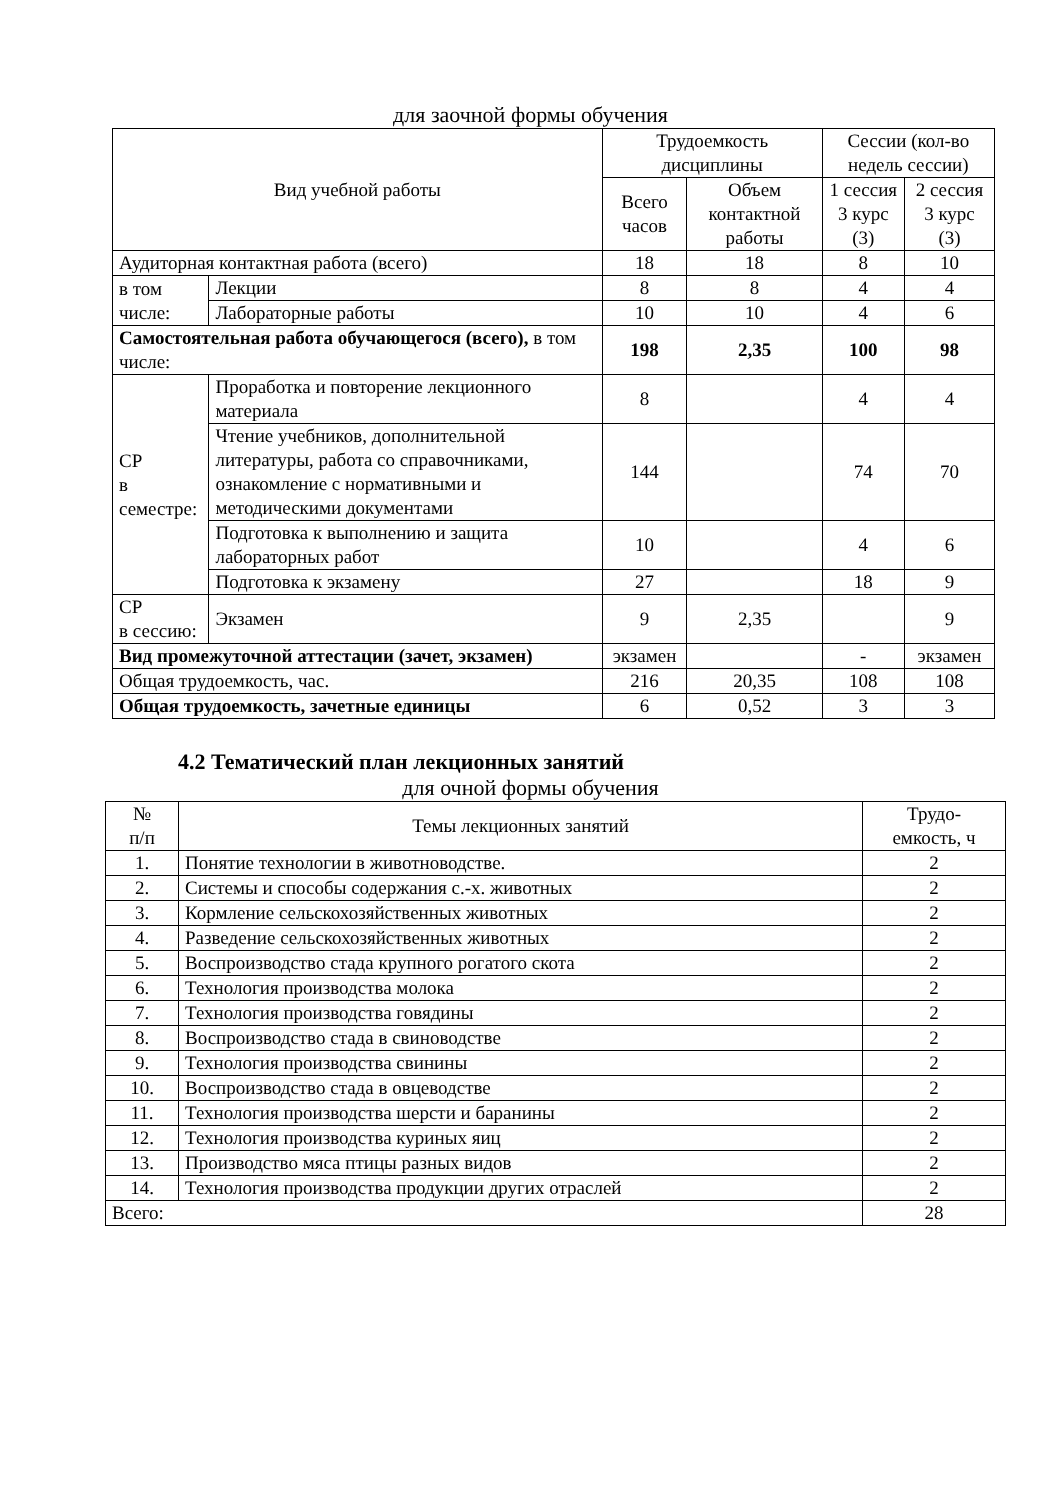для заочной формы обучения
| Вид учебной работы | | Трудоемкость дисциплины | | Сессии (кол-во недель сессии) | |
| --- | --- | --- | --- | --- | --- |
| | | Всего часов | Объем контактной работы | 1 сессия 3 курс (3) | 2 сессия 3 курс (3) |
| Аудиторная контактная работа (всего) | | 18 | 18 | 8 | 10 |
| в том числе: | Лекции | 8 | 8 | 4 | 4 |
| | Лабораторные работы | 10 | 10 | 4 | 6 |
| Самостоятельная работа обучающегося (всего), в том числе: | | 198 | 2,35 | 100 | 98 |
| СР в семестре: | Проработка и повторение лекционного материала | 8 | | 4 | 4 |
| | Чтение учебников, дополнительной литературы, работа со справочниками, ознакомление с нормативными и методическими документами | 144 | | 74 | 70 |
| | Подготовка к выполнению и защита лабораторных работ | 10 | | 4 | 6 |
| | Подготовка к экзамену | 27 | | 18 | 9 |
| СР в сессию: | Экзамен | 9 | 2,35 | | 9 |
| Вид промежуточной аттестации (зачет, экзамен) | | экзамен | | - | экзамен |
| Общая трудоемкость, час. | | 216 | 20,35 | 108 | 108 |
| Общая трудоемкость, зачетные единицы | | 6 | 0,52 | 3 | 3 |
4.2 Тематический план лекционных занятий
для очной формы обучения
| № п/п | Темы лекционных занятий | Трудо- емкость, ч |
| --- | --- | --- |
| 1. | Понятие технологии в животноводстве. | 2 |
| 2. | Системы и способы содержания с.-х. животных | 2 |
| 3. | Кормление сельскохозяйственных животных | 2 |
| 4. | Разведение сельскохозяйственных животных | 2 |
| 5. | Воспроизводство стада крупного рогатого скота | 2 |
| 6. | Технология производства молока | 2 |
| 7. | Технология производства говядины | 2 |
| 8. | Воспроизводство стада в свиноводстве | 2 |
| 9. | Технология производства свинины | 2 |
| 10. | Воспроизводство стада в овцеводстве | 2 |
| 11. | Технология производства шерсти и баранины | 2 |
| 12. | Технология производства куриных яиц | 2 |
| 13. | Производство мяса птицы разных видов | 2 |
| 14. | Технология производства продукции других отраслей | 2 |
| Всего: | | 28 |